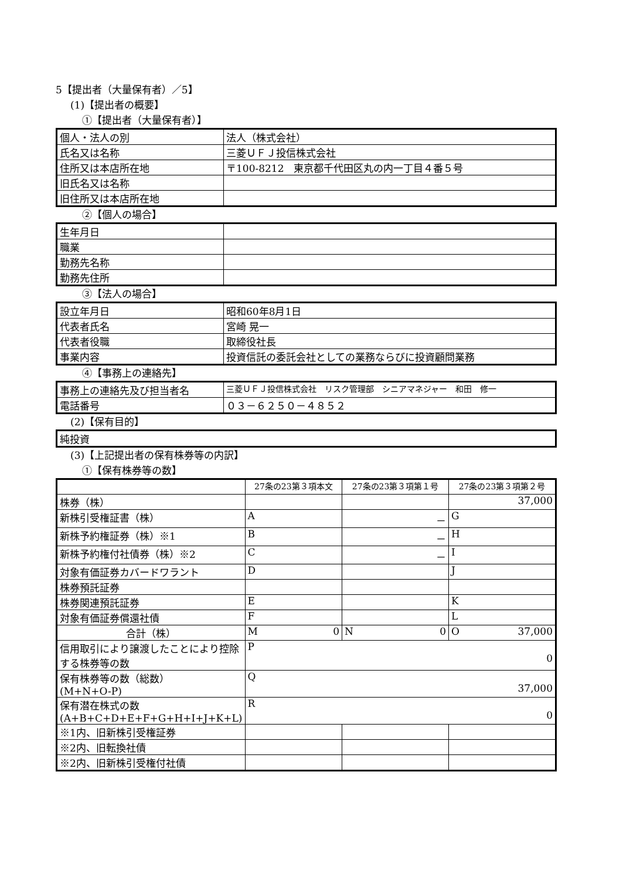5【提出者（大量保有者）／5】
(1)【提出者の概要】
①【提出者（大量保有者）】
| 個人・法人の別 | 法人（株式会社） |
| 氏名又は名称 | 三菱ＵＦＪ投信株式会社 |
| 住所又は本店所在地 | 〒100-8212 東京都千代田区丸の内一丁目４番５号 |
| 旧氏名又は名称 | |
| 旧住所又は本店所在地 | |
②【個人の場合】
| 生年月日 | |
| 職業 | |
| 勤務先名称 | |
| 勤務先住所 | |
③【法人の場合】
| 設立年月日 | 昭和60年8月1日 |
| 代表者氏名 | 宮崎 晃一 |
| 代表者役職 | 取締役社長 |
| 事業内容 | 投資信託の委託会社としての業務ならびに投資顧問業務 |
④【事務上の連絡先】
| 事務上の連絡先及び担当者名 | 三菱ＵＦＪ投信株式会社 リスク管理部 シニアマネジャー 和田 修一 |
| 電話番号 | ０３－６２５０－４８５２ |
(2)【保有目的】
| 純投資 |
(3)【上記提出者の保有株券等の内訳】
①【保有株券等の数】
| | 27条の23第３項本文 | 27条の23第３項第１号 | 27条の23第３項第２号 |
| 株券（株） | | | 37,000 |
| 新株引受権証書（株） | A | － | G |
| 新株予約権証券（株）※1 | B | － | H |
| 新株予約権付社債券（株）※2 | C | － | I |
| 対象有価証券カバードワラント | D | | J |
| 株券預託証券 | | | |
| 株券関連預託証券 | E | | K |
| 対象有価証券償還社債 | F | | L |
| 合計（株） | M 0 | N 0 | O 37,000 |
| 信用取引により譲渡したことにより控除する株券等の数 | P 0 | | |
| 保有株券等の数（総数） (M+N+O-P) | Q 37,000 | | |
| 保有潜在株式の数 (A+B+C+D+E+F+G+H+I+J+K+L) | R 0 | | |
| ※1内、旧新株引受権証券 | | | |
| ※2内、旧転換社債 | | | |
| ※2内、旧新株引受権付社債 | | | |